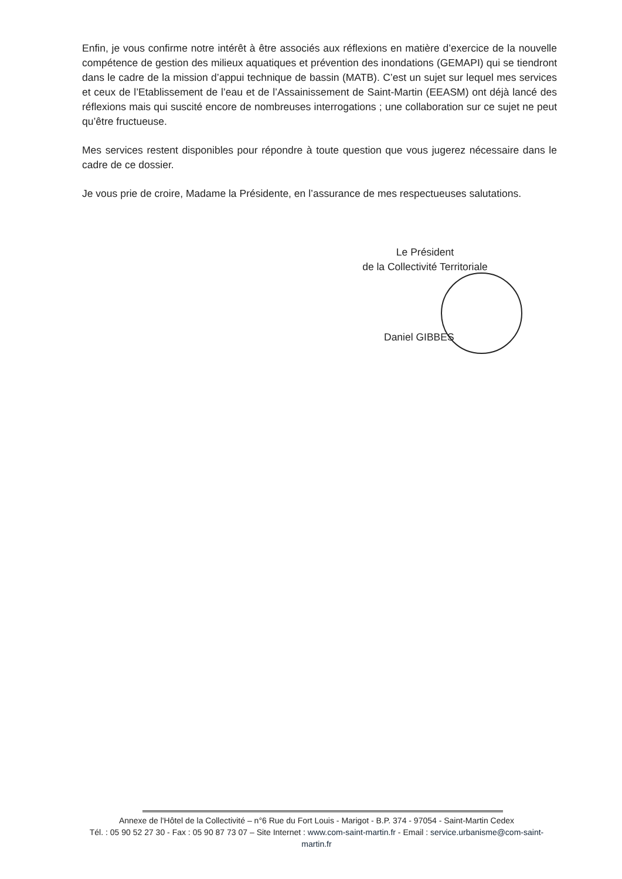Enfin, je vous confirme notre intérêt à être associés aux réflexions en matière d’exercice de la nouvelle compétence de gestion des milieux aquatiques et prévention des inondations (GEMAPI) qui se tiendront dans le cadre de la mission d’appui technique de bassin (MATB). C’est un sujet sur lequel mes services et ceux de l’Etablissement de l’eau et de l’Assainissement de Saint-Martin (EEASM) ont déjà lancé des réflexions mais qui suscité encore de nombreuses interrogations ; une collaboration sur ce sujet ne peut qu’être fructueuse.
Mes services restent disponibles pour répondre à toute question que vous jugerez nécessaire dans le cadre de ce dossier.
Je vous prie de croire, Madame la Présidente, en l’assurance de mes respectueuses salutations.
Le Président
de la Collectivité Territoriale
Daniel GIBBES
Annexe de l'Hôtel de la Collectivité – n°6 Rue du Fort Louis - Marigot - B.P. 374 - 97054 - Saint-Martin Cedex
Tél. : 05 90 52 27 30 - Fax : 05 90 87 73 07 – Site Internet : www.com-saint-martin.fr - Email : service.urbanisme@com-saint-martin.fr